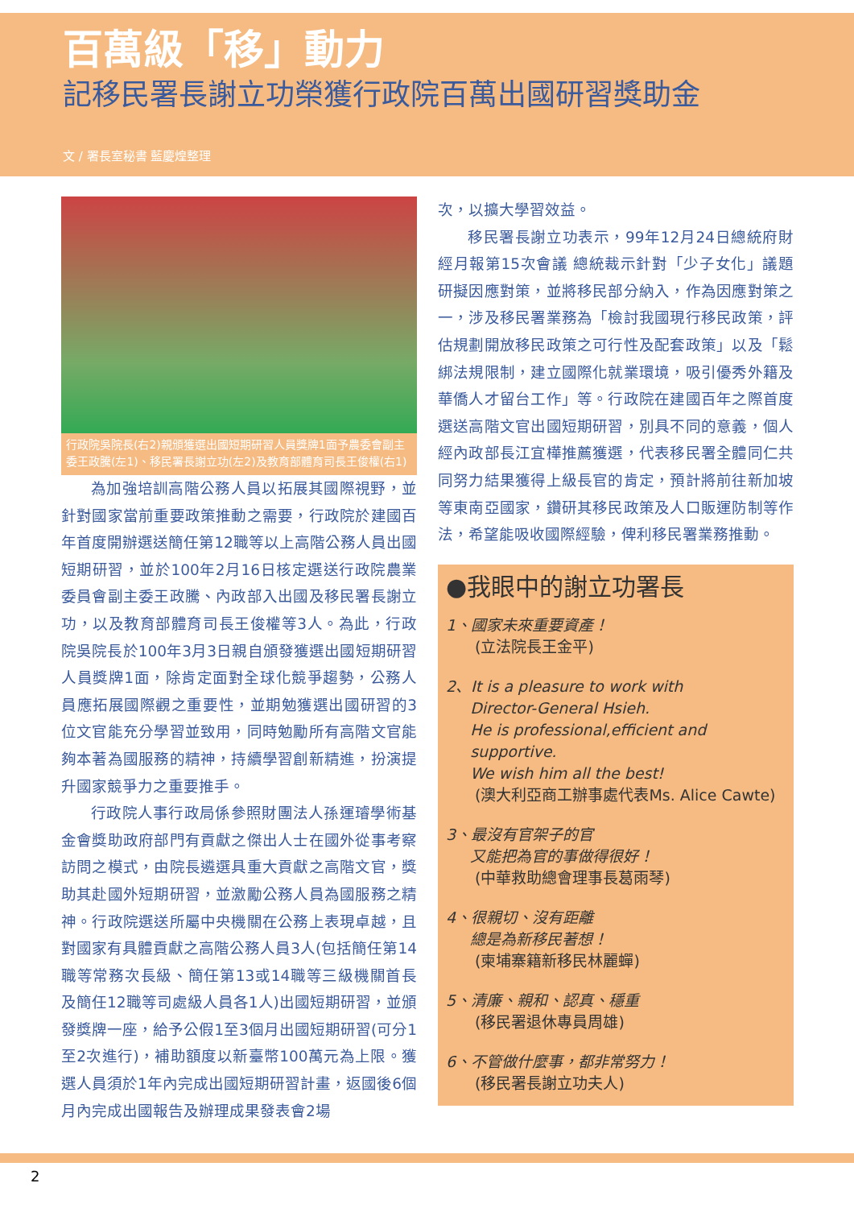百萬級「移」動力
記移民署長謝立功榮獲行政院百萬出國研習獎助金
文 / 署長室秘書 藍慶煌整理
行政院吳院長(右2)親頒獲選出國短期研習人員獎牌1面予農委會副主委王政騰(左1)、移民署長謝立功(左2)及教育部體育司長王俊權(右1)
為加強培訓高階公務人員以拓展其國際視野，並針對國家當前重要政策推動之需要，行政院於建國百年首度開辦選送簡任第12職等以上高階公務人員出國短期研習，並於100年2月16日核定選送行政院農業委員會副主委王政騰、內政部入出國及移民署長謝立功，以及教育部體育司長王俊權等3人。為此，行政院吳院長於100年3月3日親自頒發獲選出國短期研習人員獎牌1面，除肯定面對全球化競爭趨勢，公務人員應拓展國際觀之重要性，並期勉獲選出國研習的3位文官能充分學習並致用，同時勉勵所有高階文官能夠本著為國服務的精神，持續學習創新精進，扮演提升國家競爭力之重要推手。
行政院人事行政局係參照財團法人孫運璿學術基金會獎助政府部門有貢獻之傑出人士在國外從事考察訪問之模式，由院長遴選具重大貢獻之高階文官，獎助其赴國外短期研習，並激勵公務人員為國服務之精神。行政院選送所屬中央機關在公務上表現卓越，且對國家有具體貢獻之高階公務人員3人(包括簡任第14職等常務次長級、簡任第13或14職等三級機關首長及簡任12職等司處級人員各1人)出國短期研習，並頒發獎牌一座，給予公假1至3個月出國短期研習(可分1至2次進行)，補助額度以新臺幣100萬元為上限。獲選人員須於1年內完成出國短期研習計畫，返國後6個月內完成出國報告及辦理成果發表會2場
次，以擴大學習效益。
移民署長謝立功表示，99年12月24日總統府財經月報第15次會議 總統裁示針對「少子女化」議題研擬因應對策，並將移民部分納入，作為因應對策之一，涉及移民署業務為「檢討我國現行移民政策，評估規劃開放移民政策之可行性及配套政策」以及「鬆綁法規限制，建立國際化就業環境，吸引優秀外籍及華僑人才留台工作」等。行政院在建國百年之際首度選送高階文官出國短期研習，別具不同的意義，個人經內政部長江宜樺推薦獲選，代表移民署全體同仁共同努力結果獲得上級長官的肯定，預計將前往新加坡等東南亞國家，鑽研其移民政策及人口販運防制等作法，希望能吸收國際經驗，俾利移民署業務推動。
●我眼中的謝立功署長
1、國家未來重要資產！
(立法院長王金平)
2、It is a pleasure to work with
Director-General Hsieh.
He is professional,efficient and
supportive.
We wish him all the best!
(澳大利亞商工辦事處代表Ms. Alice Cawte)
3、最沒有官架子的官
又能把為官的事做得很好！
(中華救助總會理事長葛雨琴)
4、很親切、沒有距離
總是為新移民著想！
(柬埔寨籍新移民林麗蟬)
5、清廉、親和、認真、穩重
(移民署退休專員周雄)
6、不管做什麼事，都非常努力！
(移民署長謝立功夫人)
2